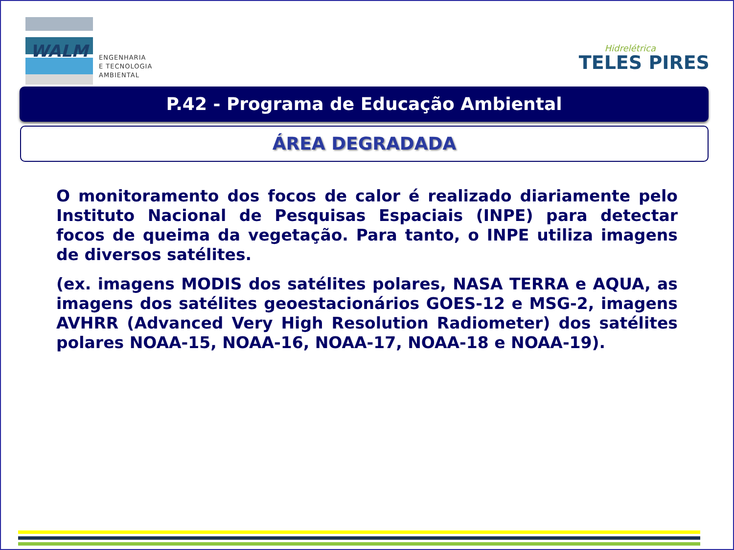WALM
ENGENHARIA
E TECNOLOGIA
AMBIENTAL
Hidrelétrica
TELES PIRES
P.42 - Programa de Educação Ambiental
ÁREA DEGRADADA
O monitoramento dos focos de calor é realizado diariamente pelo Instituto Nacional de Pesquisas Espaciais (INPE) para detectar focos de queima da vegetação. Para tanto, o INPE utiliza imagens de diversos satélites.
(ex. imagens MODIS dos satélites polares, NASA TERRA e AQUA, as imagens dos satélites geoestacionários GOES-12 e MSG-2, imagens AVHRR (Advanced Very High Resolution Radiometer) dos satélites polares NOAA-15, NOAA-16, NOAA-17, NOAA-18 e NOAA-19).